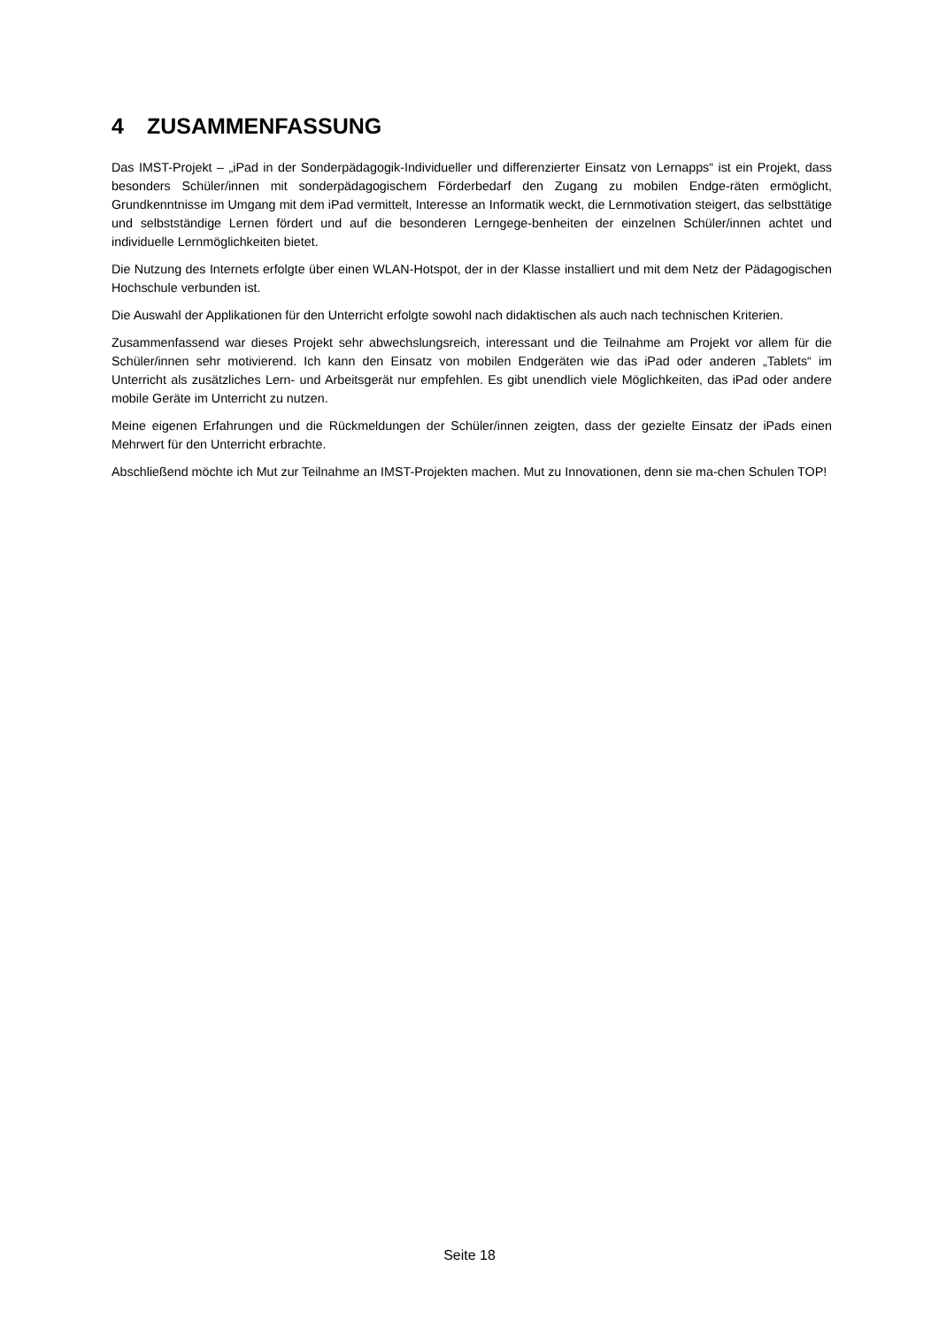4 ZUSAMMENFASSUNG
Das IMST-Projekt – „iPad in der Sonderpädagogik-Individueller und differenzierter Einsatz von Lernapps“ ist ein Projekt, dass besonders Schüler/innen mit sonderpädagogischem Förderbedarf den Zugang zu mobilen Endge-räten ermöglicht, Grundkenntnisse im Umgang mit dem iPad vermittelt, Interesse an Informatik weckt, die Lernmotivation steigert, das selbsttätige und selbstständige Lernen fördert und auf die besonderen Lerngege-benheiten der einzelnen Schüler/innen achtet und individuelle Lernmöglichkeiten bietet.
Die Nutzung des Internets erfolgte über einen WLAN-Hotspot, der in der Klasse installiert und mit dem Netz der Pädagogischen Hochschule verbunden ist.
Die Auswahl der Applikationen für den Unterricht erfolgte sowohl nach didaktischen als auch nach technischen Kriterien.
Zusammenfassend war dieses Projekt sehr abwechslungsreich, interessant und die Teilnahme am Projekt vor allem für die Schüler/innen sehr motivierend. Ich kann den Einsatz von mobilen Endgeräten wie das iPad oder anderen „Tablets“ im Unterricht als zusätzliches Lern- und Arbeitsgerät nur empfehlen. Es gibt unendlich viele Möglichkeiten, das iPad oder andere mobile Geräte im Unterricht zu nutzen.
Meine eigenen Erfahrungen und die Rückmeldungen der Schüler/innen zeigten, dass der gezielte Einsatz der iPads einen Mehrwert für den Unterricht erbrachte.
Abschließend möchte ich Mut zur Teilnahme an IMST-Projekten machen. Mut zu Innovationen, denn sie ma-chen Schulen TOP!
Seite 18